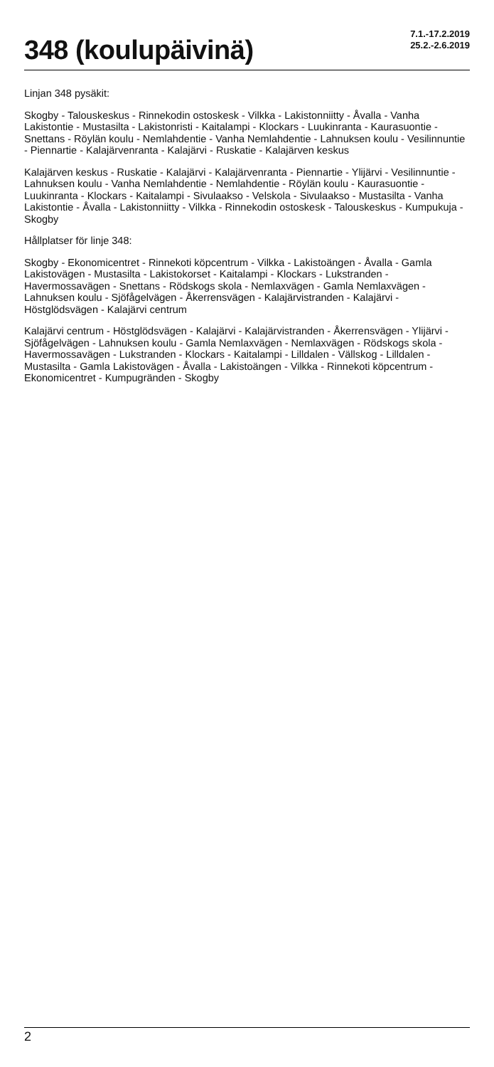348 (koulupäivinä)
7.1.-17.2.2019
25.2.-2.6.2019
Linjan 348 pysäkit:
Skogby - Talouskeskus - Rinnekodin ostoskesk - Vilkka - Lakistonniitty - Åvalla - Vanha Lakistontie - Mustasilta - Lakistonristi - Kaitalampi - Klockars - Luukinranta - Kaurasuontie - Snettans - Röylän koulu - Nemlahdentie - Vanha Nemlahdentie - Lahnuksen koulu - Vesilinnuntie - Piennartie - Kalajärvenranta - Kalajärvi - Ruskatie - Kalajärven keskus
Kalajärven keskus - Ruskatie - Kalajärvi - Kalajärvenranta - Piennartie - Ylijärvi - Vesilinnuntie - Lahnuksen koulu - Vanha Nemlahdentie - Nemlahdentie - Röylän koulu - Kaurasuontie - Luukinranta - Klockars - Kaitalampi - Sivulaakso - Velskola - Sivulaakso - Mustasilta - Vanha Lakistontie - Åvalla - Lakistonniitty - Vilkka - Rinnekodin ostoskesk - Talouskeskus - Kumpukuja - Skogby
Hållplatser för linje 348:
Skogby - Ekonomicentret - Rinnekoti köpcentrum - Vilkka - Lakistoängen - Åvalla - Gamla Lakistovägen - Mustasilta - Lakistokorset - Kaitalampi - Klockars - Lukstranden - Havermossavägen - Snettans - Rödskogs skola - Nemlaxvägen - Gamla Nemlaxvägen - Lahnuksen koulu - Sjöfågelvägen - Åkerrensvägen - Kalajärvistranden - Kalajärvi - Höstglödsvägen - Kalajärvi centrum
Kalajärvi centrum - Höstglödsvägen - Kalajärvi - Kalajärvistranden - Åkerrensvägen - Ylijärvi - Sjöfågelvägen - Lahnuksen koulu - Gamla Nemlaxvägen - Nemlaxvägen - Rödskogs skola - Havermossavägen - Lukstranden - Klockars - Kaitalampi - Lilldalen - Vällskog - Lilldalen - Mustasilta - Gamla Lakistovägen - Åvalla - Lakistoängen - Vilkka - Rinnekoti köpcentrum - Ekonomicentret - Kumpugränden - Skogby
2